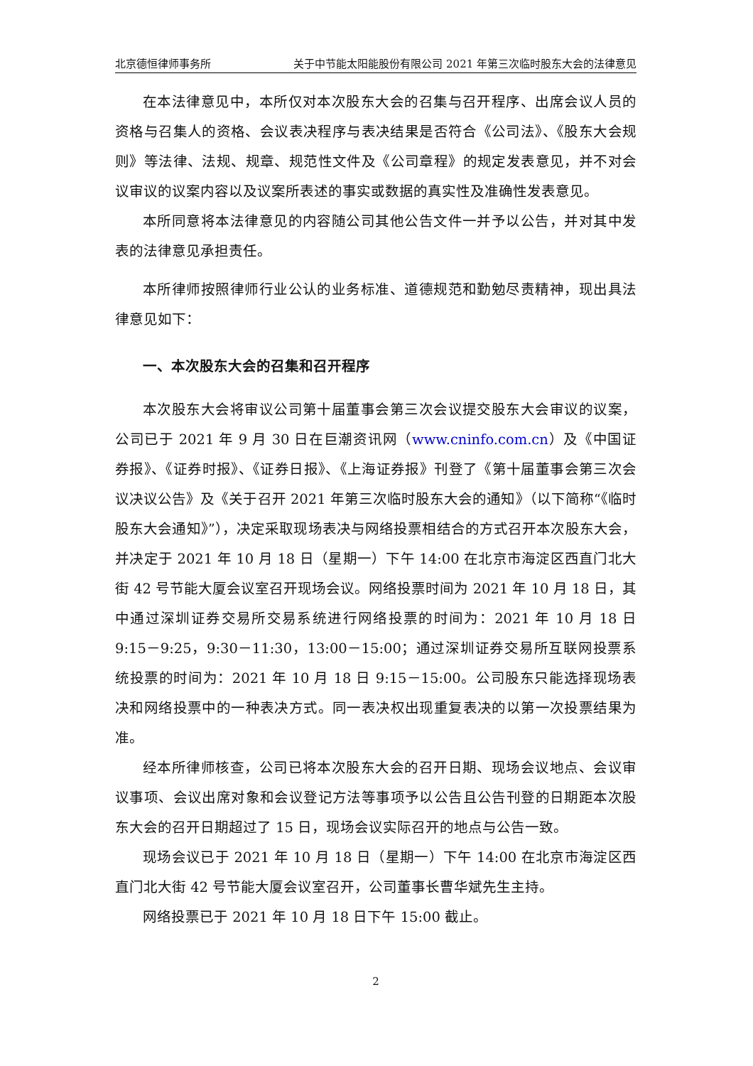北京德恒律师事务所 关于中节能太阳能股份有限公司 2021 年第三次临时股东大会的法律意见
在本法律意见中，本所仅对本次股东大会的召集与召开程序、出席会议人员的资格与召集人的资格、会议表决程序与表决结果是否符合《公司法》、《股东大会规则》等法律、法规、规章、规范性文件及《公司章程》的规定发表意见，并不对会议审议的议案内容以及议案所表述的事实或数据的真实性及准确性发表意见。
本所同意将本法律意见的内容随公司其他公告文件一并予以公告，并对其中发表的法律意见承担责任。
本所律师按照律师行业公认的业务标准、道德规范和勤勉尽责精神，现出具法律意见如下：
一、本次股东大会的召集和召开程序
本次股东大会将审议公司第十届董事会第三次会议提交股东大会审议的议案，公司已于 2021 年 9 月 30 日在巨潮资讯网（www.cninfo.com.cn）及《中国证券报》、《证券时报》、《证券日报》、《上海证券报》刊登了《第十届董事会第三次会议决议公告》及《关于召开 2021 年第三次临时股东大会的通知》（以下简称“《临时股东大会通知》”），决定采取现场表决与网络投票相结合的方式召开本次股东大会，并决定于 2021 年 10 月 18 日（星期一）下午 14:00 在北京市海淀区西直门北大街 42 号节能大厦会议室召开现场会议。网络投票时间为 2021 年 10 月 18 日，其中通过深圳证券交易所交易系统进行网络投票的时间为：2021 年 10 月 18 日 9:15－9:25，9:30－11:30，13:00－15:00；通过深圳证券交易所互联网投票系统投票的时间为：2021 年 10 月 18 日 9:15－15:00。公司股东只能选择现场表决和网络投票中的一种表决方式。同一表决权出现重复表决的以第一次投票结果为准。
经本所律师核查，公司已将本次股东大会的召开日期、现场会议地点、会议审议事项、会议出席对象和会议登记方法等事项予以公告且公告刊登的日期距本次股东大会的召开日期超过了 15 日，现场会议实际召开的地点与公告一致。
现场会议已于 2021 年 10 月 18 日（星期一）下午 14:00 在北京市海淀区西直门北大街 42 号节能大厦会议室召开，公司董事长曹华斌先生主持。
网络投票已于 2021 年 10 月 18 日下午 15:00 截止。
2